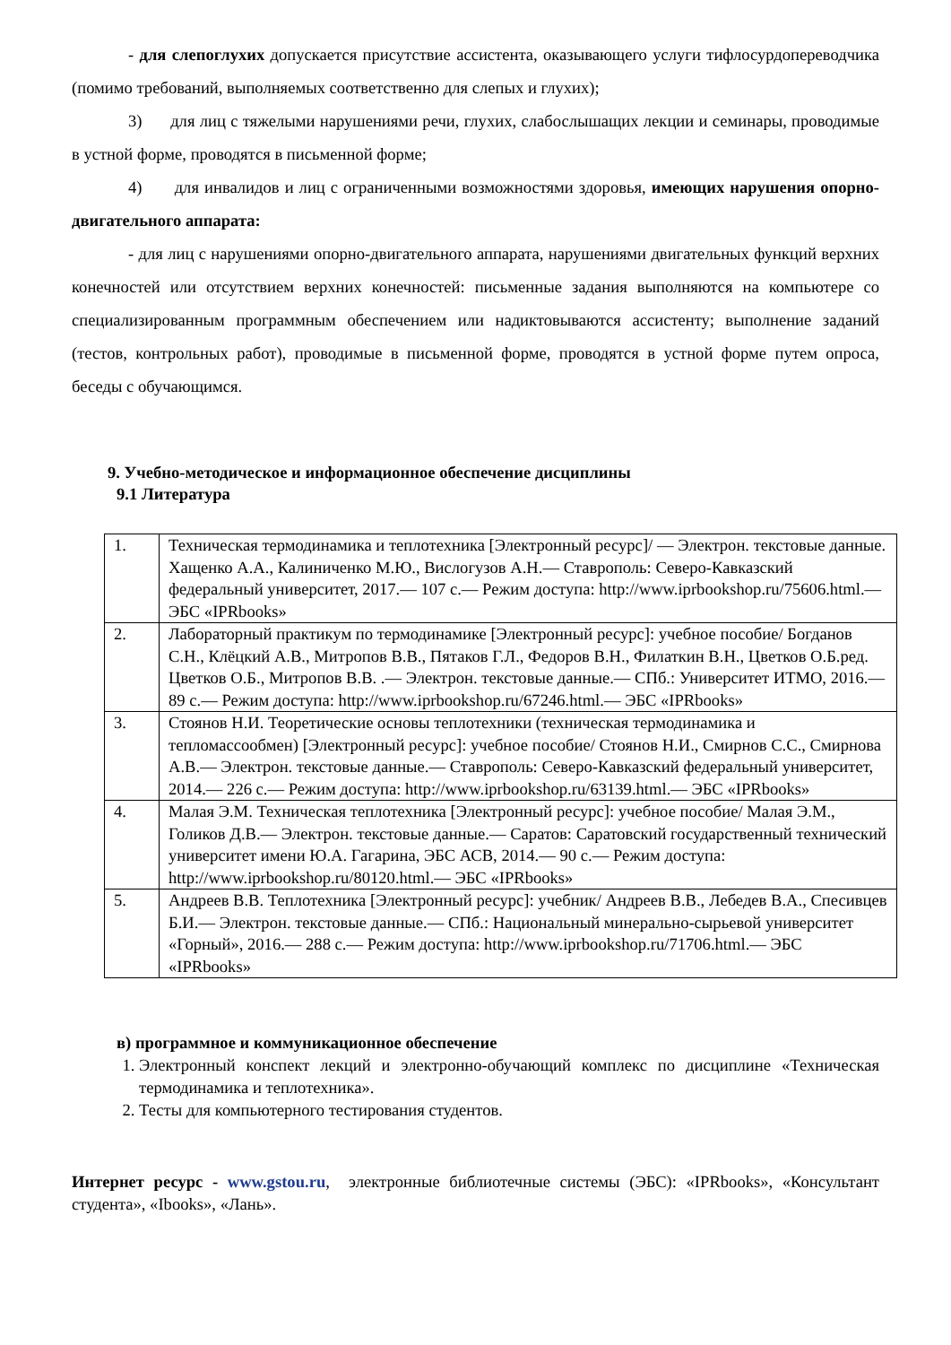- для слепоглухих допускается присутствие ассистента, оказывающего услуги тифлосурдопереводчика (помимо требований, выполняемых соответственно для слепых и глухих);
3) для лиц с тяжелыми нарушениями речи, глухих, слабослышащих лекции и семинары, проводимые в устной форме, проводятся в письменной форме;
4) для инвалидов и лиц с ограниченными возможностями здоровья, имеющих нарушения опорно-двигательного аппарата:
- для лиц с нарушениями опорно-двигательного аппарата, нарушениями двигательных функций верхних конечностей или отсутствием верхних конечностей: письменные задания выполняются на компьютере со специализированным программным обеспечением или надиктовываются ассистенту; выполнение заданий (тестов, контрольных работ), проводимые в письменной форме, проводятся в устной форме путем опроса, беседы с обучающимся.
9. Учебно-методическое и информационное обеспечение дисциплины
9.1 Литература
| 1. | Техническая термодинамика и теплотехника [Электронный ресурс]/ — Электрон. текстовые данные. Хащенко А.А., Калиниченко М.Ю., Вислогузов А.Н.— Ставрополь: Северо-Кавказский федеральный университет, 2017.— 107 c.— Режим доступа: http://www.iprbookshop.ru/75606.html.— ЭБС «IPRbooks» |
| 2. | Лабораторный практикум по термодинамике [Электронный ресурс]: учебное пособие/ Богданов С.Н., Клёцкий А.В., Митропов В.В., Пятаков Г.Л., Федоров В.Н., Филаткин В.Н., Цветков О.Б.ред. Цветков О.Б., Митропов В.В. .— Электрон. текстовые данные.— СПб.: Университет ИТМО, 2016.— 89 c.— Режим доступа: http://www.iprbookshop.ru/67246.html.— ЭБС «IPRbooks» |
| 3. | Стоянов Н.И. Теоретические основы теплотехники (техническая термодинамика и тепломассообмен) [Электронный ресурс]: учебное пособие/ Стоянов Н.И., Смирнов С.С., Смирнова А.В.— Электрон. текстовые данные.— Ставрополь: Северо-Кавказский федеральный университет, 2014.— 226 c.— Режим доступа: http://www.iprbookshop.ru/63139.html.— ЭБС «IPRbooks» |
| 4. | Малая Э.М. Техническая теплотехника [Электронный ресурс]: учебное пособие/ Малая Э.М., Голиков Д.В.— Электрон. текстовые данные.— Саратов: Саратовский государственный технический университет имени Ю.А. Гагарина, ЭБС АСВ, 2014.— 90 c.— Режим доступа: http://www.iprbookshop.ru/80120.html.— ЭБС «IPRbooks» |
| 5. | Андреев В.В. Теплотехника [Электронный ресурс]: учебник/ Андреев В.В., Лебедев В.А., Спесивцев Б.И.— Электрон. текстовые данные.— СПб.: Национальный минерально-сырьевой университет «Горный», 2016.— 288 c.— Режим доступа: http://www.iprbookshop.ru/71706.html.— ЭБС «IPRbooks» |
в) программное и коммуникационное обеспечение
1. Электронный конспект лекций и электронно-обучающий комплекс по дисциплине «Техническая термодинамика и теплотехника».
2. Тесты для компьютерного тестирования студентов.
Интернет ресурс - www.gstou.ru, электронные библиотечные системы (ЭБС): «IPRbooks», «Консультант студента», «Ibooks», «Лань».